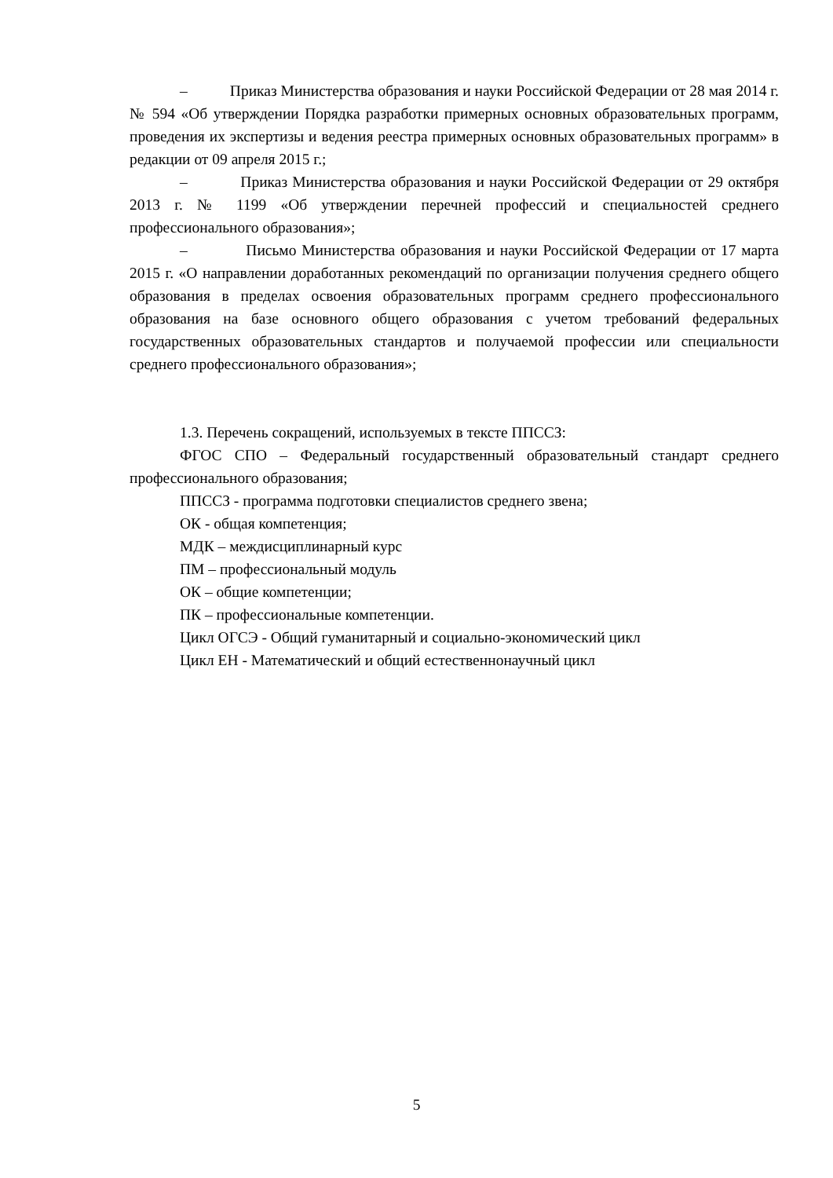– Приказ Министерства образования и науки Российской Федерации от 28 мая 2014 г. № 594 «Об утверждении Порядка разработки примерных основных образовательных программ, проведения их экспертизы и ведения реестра примерных основных образовательных программ» в редакции от 09 апреля 2015 г.;
– Приказ Министерства образования и науки Российской Федерации от 29 октября 2013 г. № 1199 «Об утверждении перечней профессий и специальностей среднего профессионального образования»;
– Письмо Министерства образования и науки Российской Федерации от 17 марта 2015 г. «О направлении доработанных рекомендаций по организации получения среднего общего образования в пределах освоения образовательных программ среднего профессионального образования на базе основного общего образования с учетом требований федеральных государственных образовательных стандартов и получаемой профессии или специальности среднего профессионального образования»;
1.3. Перечень сокращений, используемых в тексте ППССЗ:
ФГОС СПО – Федеральный государственный образовательный стандарт среднего профессионального образования;
ППССЗ - программа подготовки специалистов среднего звена;
ОК - общая компетенция;
МДК – междисциплинарный курс
ПМ – профессиональный модуль
ОК – общие компетенции;
ПК – профессиональные компетенции.
Цикл ОГСЭ - Общий гуманитарный и социально-экономический цикл
Цикл ЕН - Математический и общий естественнонаучный цикл
5